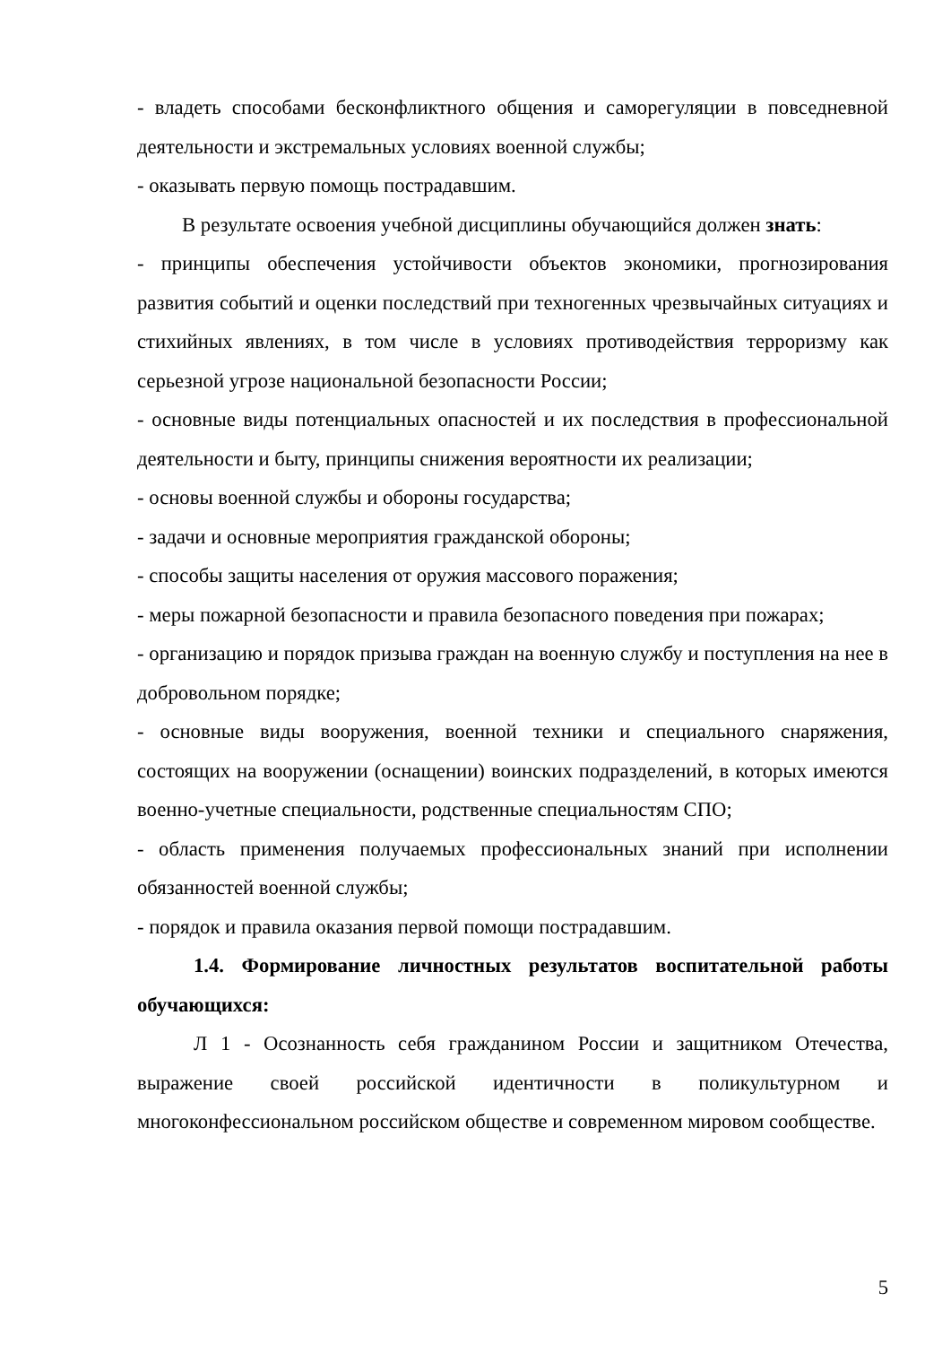- владеть способами бесконфликтного общения и саморегуляции в повседневной деятельности и экстремальных условиях военной службы;
- оказывать первую помощь пострадавшим.
В результате освоения учебной дисциплины обучающийся должен знать:
- принципы обеспечения устойчивости объектов экономики, прогнозирования развития событий и оценки последствий при техногенных чрезвычайных ситуациях и стихийных явлениях, в том числе в условиях противодействия терроризму как серьезной угрозе национальной безопасности России;
- основные виды потенциальных опасностей и их последствия в профессиональной деятельности и быту, принципы снижения вероятности их реализации;
- основы военной службы и обороны государства;
- задачи и основные мероприятия гражданской обороны;
- способы защиты населения от оружия массового поражения;
- меры пожарной безопасности и правила безопасного поведения при пожарах;
- организацию и порядок призыва граждан на военную службу и поступления на нее в добровольном порядке;
- основные виды вооружения, военной техники и специального снаряжения, состоящих на вооружении (оснащении) воинских подразделений, в которых имеются военно-учетные специальности, родственные специальностям СПО;
- область применения получаемых профессиональных знаний при исполнении обязанностей военной службы;
- порядок и правила оказания первой помощи пострадавшим.
1.4. Формирование личностных результатов воспитательной работы обучающихся:
Л 1 - Осознанность себя гражданином России и защитником Отечества, выражение своей российской идентичности в поликультурном и многоконфессиональном российском обществе и современном мировом сообществе.
5